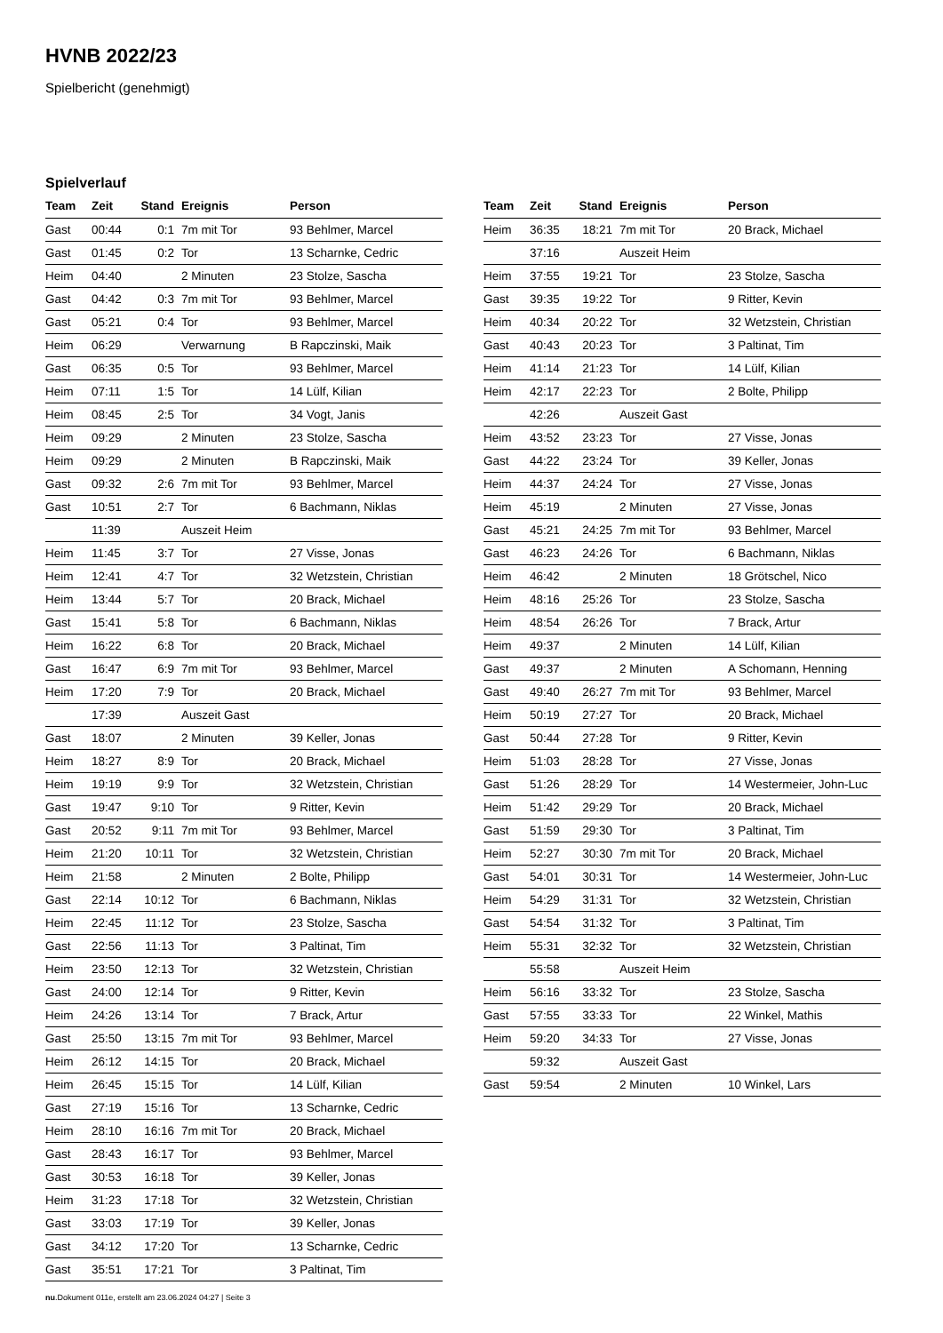HVNB 2022/23
Spielbericht (genehmigt)
Spielverlauf
| Team | Zeit | Stand | Ereignis | Person |
| --- | --- | --- | --- | --- |
| Gast | 00:44 | 0:1 | 7m mit Tor | 93 Behlmer, Marcel |
| Gast | 01:45 | 0:2 | Tor | 13 Scharnke, Cedric |
| Heim | 04:40 | | 2 Minuten | 23 Stolze, Sascha |
| Gast | 04:42 | 0:3 | 7m mit Tor | 93 Behlmer, Marcel |
| Gast | 05:21 | 0:4 | Tor | 93 Behlmer, Marcel |
| Heim | 06:29 | | Verwarnung | B Rapczinski, Maik |
| Gast | 06:35 | 0:5 | Tor | 93 Behlmer, Marcel |
| Heim | 07:11 | 1:5 | Tor | 14 Lülf, Kilian |
| Heim | 08:45 | 2:5 | Tor | 34 Vogt, Janis |
| Heim | 09:29 | | 2 Minuten | 23 Stolze, Sascha |
| Heim | 09:29 | | 2 Minuten | B Rapczinski, Maik |
| Gast | 09:32 | 2:6 | 7m mit Tor | 93 Behlmer, Marcel |
| Gast | 10:51 | 2:7 | Tor | 6 Bachmann, Niklas |
| | 11:39 | | Auszeit Heim | |
| Heim | 11:45 | 3:7 | Tor | 27 Visse, Jonas |
| Heim | 12:41 | 4:7 | Tor | 32 Wetzstein, Christian |
| Heim | 13:44 | 5:7 | Tor | 20 Brack, Michael |
| Gast | 15:41 | 5:8 | Tor | 6 Bachmann, Niklas |
| Heim | 16:22 | 6:8 | Tor | 20 Brack, Michael |
| Gast | 16:47 | 6:9 | 7m mit Tor | 93 Behlmer, Marcel |
| Heim | 17:20 | 7:9 | Tor | 20 Brack, Michael |
| | 17:39 | | Auszeit Gast | |
| Gast | 18:07 | | 2 Minuten | 39 Keller, Jonas |
| Heim | 18:27 | 8:9 | Tor | 20 Brack, Michael |
| Heim | 19:19 | 9:9 | Tor | 32 Wetzstein, Christian |
| Gast | 19:47 | 9:10 | Tor | 9 Ritter, Kevin |
| Gast | 20:52 | 9:11 | 7m mit Tor | 93 Behlmer, Marcel |
| Heim | 21:20 | 10:11 | Tor | 32 Wetzstein, Christian |
| Heim | 21:58 | | 2 Minuten | 2 Bolte, Philipp |
| Gast | 22:14 | 10:12 | Tor | 6 Bachmann, Niklas |
| Heim | 22:45 | 11:12 | Tor | 23 Stolze, Sascha |
| Gast | 22:56 | 11:13 | Tor | 3 Paltinat, Tim |
| Heim | 23:50 | 12:13 | Tor | 32 Wetzstein, Christian |
| Gast | 24:00 | 12:14 | Tor | 9 Ritter, Kevin |
| Heim | 24:26 | 13:14 | Tor | 7 Brack, Artur |
| Gast | 25:50 | 13:15 | 7m mit Tor | 93 Behlmer, Marcel |
| Heim | 26:12 | 14:15 | Tor | 20 Brack, Michael |
| Heim | 26:45 | 15:15 | Tor | 14 Lülf, Kilian |
| Gast | 27:19 | 15:16 | Tor | 13 Scharnke, Cedric |
| Heim | 28:10 | 16:16 | 7m mit Tor | 20 Brack, Michael |
| Gast | 28:43 | 16:17 | Tor | 93 Behlmer, Marcel |
| Gast | 30:53 | 16:18 | Tor | 39 Keller, Jonas |
| Heim | 31:23 | 17:18 | Tor | 32 Wetzstein, Christian |
| Gast | 33:03 | 17:19 | Tor | 39 Keller, Jonas |
| Gast | 34:12 | 17:20 | Tor | 13 Scharnke, Cedric |
| Gast | 35:51 | 17:21 | Tor | 3 Paltinat, Tim |
| Team | Zeit | Stand | Ereignis | Person |
| --- | --- | --- | --- | --- |
| Heim | 36:35 | 18:21 | 7m mit Tor | 20 Brack, Michael |
| | 37:16 | | Auszeit Heim | |
| Heim | 37:55 | 19:21 | Tor | 23 Stolze, Sascha |
| Gast | 39:35 | 19:22 | Tor | 9 Ritter, Kevin |
| Heim | 40:34 | 20:22 | Tor | 32 Wetzstein, Christian |
| Gast | 40:43 | 20:23 | Tor | 3 Paltinat, Tim |
| Heim | 41:14 | 21:23 | Tor | 14 Lülf, Kilian |
| Heim | 42:17 | 22:23 | Tor | 2 Bolte, Philipp |
| | 42:26 | | Auszeit Gast | |
| Heim | 43:52 | 23:23 | Tor | 27 Visse, Jonas |
| Gast | 44:22 | 23:24 | Tor | 39 Keller, Jonas |
| Heim | 44:37 | 24:24 | Tor | 27 Visse, Jonas |
| Heim | 45:19 | | 2 Minuten | 27 Visse, Jonas |
| Gast | 45:21 | 24:25 | 7m mit Tor | 93 Behlmer, Marcel |
| Gast | 46:23 | 24:26 | Tor | 6 Bachmann, Niklas |
| Heim | 46:42 | | 2 Minuten | 18 Grötschel, Nico |
| Heim | 48:16 | 25:26 | Tor | 23 Stolze, Sascha |
| Heim | 48:54 | 26:26 | Tor | 7 Brack, Artur |
| Heim | 49:37 | | 2 Minuten | 14 Lülf, Kilian |
| Gast | 49:37 | | 2 Minuten | A Schomann, Henning |
| Gast | 49:40 | 26:27 | 7m mit Tor | 93 Behlmer, Marcel |
| Heim | 50:19 | 27:27 | Tor | 20 Brack, Michael |
| Gast | 50:44 | 27:28 | Tor | 9 Ritter, Kevin |
| Heim | 51:03 | 28:28 | Tor | 27 Visse, Jonas |
| Gast | 51:26 | 28:29 | Tor | 14 Westermeier, John-Luc |
| Heim | 51:42 | 29:29 | Tor | 20 Brack, Michael |
| Gast | 51:59 | 29:30 | Tor | 3 Paltinat, Tim |
| Heim | 52:27 | 30:30 | 7m mit Tor | 20 Brack, Michael |
| Gast | 54:01 | 30:31 | Tor | 14 Westermeier, John-Luc |
| Heim | 54:29 | 31:31 | Tor | 32 Wetzstein, Christian |
| Gast | 54:54 | 31:32 | Tor | 3 Paltinat, Tim |
| Heim | 55:31 | 32:32 | Tor | 32 Wetzstein, Christian |
| | 55:58 | | Auszeit Heim | |
| Heim | 56:16 | 33:32 | Tor | 23 Stolze, Sascha |
| Gast | 57:55 | 33:33 | Tor | 22 Winkel, Mathis |
| Heim | 59:20 | 34:33 | Tor | 27 Visse, Jonas |
| | 59:32 | | Auszeit Gast | |
| Gast | 59:54 | | 2 Minuten | 10 Winkel, Lars |
nu.Dokument 011e, erstellt am 23.06.2024 04:27 | Seite 3